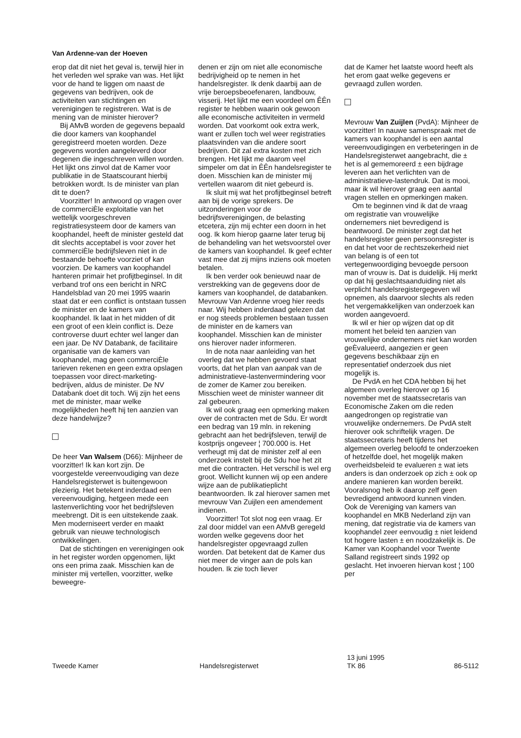Van Ardenne-van der Hoeven
erop dat dit niet het geval is, terwijl hier in het verleden wel sprake van was. Het lijkt voor de hand te liggen om naast de gegevens van bedrijven, ook de activiteiten van stichtingen en verenigingen te registreren. Wat is de mening van de minister hierover?
Bij AMvB worden de gegevens bepaald die door kamers van koophandel geregistreerd moeten worden. Deze gegevens worden aangeleverd door degenen die ingeschreven willen worden. Het lijkt ons zinvol dat de Kamer voor publikatie in de Staatscourant hierbij betrokken wordt. Is de minister van plan dit te doen?
Voorzitter! In antwoord op vragen over de commerciÈle exploitatie van het wettelijk voorgeschreven registratiesysteem door de kamers van koophandel, heeft de minister gesteld dat dit slechts acceptabel is voor zover het commerciÈle bedrijfsleven niet in de bestaande behoefte voorziet of kan voorzien. De kamers van koophandel hanteren primair het profijtbeginsel. In dit verband trof ons een bericht in NRC Handelsblad van 20 mei 1995 waarin staat dat er een conflict is ontstaan tussen de minister en de kamers van koophandel. Ik laat in het midden of dit een groot of een klein conflict is. Deze controverse duurt echter wel langer dan een jaar. De NV Databank, de facilitaire organisatie van de kamers van koophandel, mag geen commerciÈle tarieven rekenen en geen extra opslagen toepassen voor direct-marketing-bedrijven, aldus de minister. De NV Databank doet dit toch. Wij zijn het eens met de minister, maar welke mogelijkheden heeft hij ten aanzien van deze handelwijze?
De heer Van Walsem (D66): Mijnheer de voorzitter! Ik kan kort zijn. De voorgestelde vereenvoudiging van deze Handelsregisterwet is buitengewoon plezierig. Het betekent inderdaad een vereenvoudiging, hetgeen mede een lastenverlichting voor het bedrijfsleven meebrengt. Dit is een uitstekende zaak. Men moderniseert verder en maakt gebruik van nieuwe technologisch ontwikkelingen.
Dat de stichtingen en verenigingen ook in het register worden opgenomen, lijkt ons een prima zaak. Misschien kan de minister mij vertellen, voorzitter, welke beweegre-
denen er zijn om niet alle economische bedrijvigheid op te nemen in het handelsregister. Ik denk daarbij aan de vrije beroepsbeoefenaren, landbouw, visserij. Het lijkt me een voordeel om ÊÊn register te hebben waarin ook gewoon alle economische activiteiten in vermeld worden. Dat voorkomt ook extra werk, want er zullen toch wel weer registraties plaatsvinden van die andere soort bedrijven. Dit zal extra kosten met zich brengen. Het lijkt me daarom veel simpeler om dat in ÊÊn handelsregister te doen. Misschien kan de minister mij vertellen waarom dit niet gebeurd is.
Ik sluit mij wat het profijtbeginsel betreft aan bij de vorige sprekers. De uitzonderingen voor de bedrijfsverenigingen, de belasting etcetera, zijn mij echter een doorn in het oog. Ik kom hierop gaarne later terug bij de behandeling van het wetsvoorstel over de kamers van koophandel. Ik geef echter vast mee dat zij mijns inziens ook moeten betalen.
Ik ben verder ook benieuwd naar de verstrekking van de gegevens door de kamers van koophandel, de databanken. Mevrouw Van Ardenne vroeg hier reeds naar. Wij hebben inderdaad gelezen dat er nog steeds problemen bestaan tussen de minister en de kamers van koophandel. Misschien kan de minister ons hierover nader informeren.
In de nota naar aanleiding van het overleg dat we hebben gevoerd staat voorts, dat het plan van aanpak van de administratieve-lastenvermindering voor de zomer de Kamer zou bereiken. Misschien weet de minister wanneer dit zal gebeuren.
Ik wil ook graag een opmerking maken over de contracten met de Sdu. Er wordt een bedrag van 19 mln. in rekening gebracht aan het bedrijfsleven, terwijl de kostprijs ongeveer ¦ 700.000 is. Het verheugt mij dat de minister zelf al een onderzoek instelt bij de Sdu hoe het zit met die contracten. Het verschil is wel erg groot. Wellicht kunnen wij op een andere wijze aan de publikatieplicht beantwoorden. Ik zal hierover samen met mevrouw Van Zuijlen een amendement indienen.
Voorzitter! Tot slot nog een vraag. Er zal door middel van een AMvB geregeld worden welke gegevens door het handelsregister opgevraagd zullen worden. Dat betekent dat de Kamer dus niet meer de vinger aan de pols kan houden. Ik zie toch liever
dat de Kamer het laatste woord heeft als het erom gaat welke gegevens er gevraagd zullen worden.
Mevrouw Van Zuijlen (PvdA): Mijnheer de voorzitter! In nauwe samenspraak met de kamers van koophandel is een aantal vereenvoudigingen en verbeteringen in de Handelsregisterwet aangebracht, die ± het is al gememoreerd ± een bijdrage leveren aan het verlichten van de administratieve-lastendruk. Dat is mooi, maar ik wil hierover graag een aantal vragen stellen en opmerkingen maken.
Om te beginnen vind ik dat de vraag om registratie van vrouwelijke ondernemers niet bevredigend is beantwoord. De minister zegt dat het handelsregister geen persoonsregister is en dat het voor de rechtszekerheid niet van belang is of een tot vertegenwoordiging bevoegde persoon man of vrouw is. Dat is duidelijk. Hij merkt op dat hij geslachtsaanduiding niet als verplicht handelsregistergegeven wil opnemen, als daarvoor slechts als reden het vergemakkelijken van onderzoek kan worden aangevoerd.
Ik wil er hier op wijzen dat op dit moment het beleid ten aanzien van vrouwelijke ondernemers niet kan worden geÈvalueerd, aangezien er geen gegevens beschikbaar zijn en representatief onderzoek dus niet mogelijk is.
De PvdA en het CDA hebben bij het algemeen overleg hierover op 16 november met de staatssecretaris van Economische Zaken om die reden aangedrongen op registratie van vrouwelijke ondernemers. De PvdA stelt hierover ook schriftelijk vragen. De staatssecretaris heeft tijdens het algemeen overleg beloofd te onderzoeken of hetzelfde doel, het mogelijk maken overheidsbeleid te evalueren ± wat iets anders is dan onderzoek op zich ± ook op andere manieren kan worden bereikt. Vooralsnog heb ik daarop zelf geen bevredigend antwoord kunnen vinden. Ook de Vereniging van kamers van koophandel en MKB Nederland zijn van mening, dat registratie via de kamers van koophandel zeer eenvoudig ± niet leidend tot hogere lasten ± en noodzakelijk is. De Kamer van Koophandel voor Twente Salland registreert sinds 1992 op geslacht. Het invoeren hiervan kost ¦ 100 per
Tweede Kamer Handelsregisterwet
13 juni 1995
TK 86
86-5112